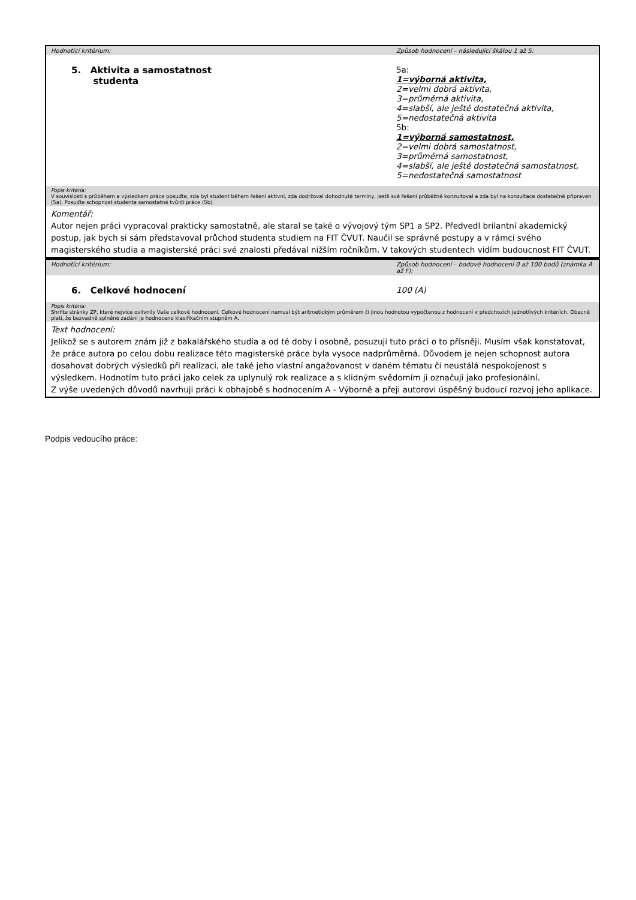| Hodnotící kritérium: | Způsob hodnocení – následující škálou 1 až 5: |
| 5. Aktivita a samostatnost studenta | 5a: 1=výborná aktivita, 2=velmi dobrá aktivita, 3=průměrná aktivita, 4=slabší, ale ještě dostatečná aktivita, 5=nedostatečná aktivita 5b: 1=výborná samostatnost, 2=velmi dobrá samostatnost, 3=průměrná samostatnost, 4=slabší, ale ještě dostatečná samostatnost, 5=nedostatečná samostatnost |
| Popis kritéria: V souvislosti s průběhem a výsledkem práce posuďte, zda byl student během řešení aktivní, zda dodržoval dohodnuté termíny, jestli své řešení průběžně konzultoval a zda byl na konzultace dostatečně připraven (5a). Posuďte schopnost studenta samostatné tvůrčí práce (5b). | |
| Komentář: Autor nejen práci vypracoval prakticky samostatně, ale staral se také o vývojový tým SP1 a SP2. Předvedl brilantní akademický postup, jak bych si sám představoval průchod studenta studiem na FIT ČVUT. Naučil se správné postupy a v rámci svého magisterského studia a magisterské práci své znalosti předával nižším ročníkům. V takových studentech vidím budoucnost FIT ČVUT. | |
| Hodnotící kritérium: | Způsob hodnocení – bodové hodnocení 0 až 100 bodů (známka A až F): |
| 6. Celkové hodnocení | 100 (A) |
| Popis kritéria: Shrňte stránky ZP, které nejvíce ovlivnily Vaše celkové hodnocení. Celkové hodnocení nemusí být aritmetickým průměrem či jinou hodnotou vypočtenou z hodnocení v předchozích jednotlivých kritériích. Obecně platí, že bezvadně splněné zadání je hodnoceno klasifikačním stupněm A. | |
| Text hodnocení: Jelikož se s autorem znám již z bakalářského studia a od té doby i osobně, posuzuji tuto práci o to přísněji. Musím však konstatovat, že práce autora po celou dobu realizace této magisterské práce byla vysoce nadprůměrná. Důvodem je nejen schopnost autora dosahovat dobrých výsledků při realizaci, ale také jeho vlastní angažovanost v daném tématu či neustálá nespokojenost s výsledkem. Hodnotím tuto práci jako celek za uplynulý rok realizace a s klidným svědomím ji označuji jako profesionální. Z výše uvedených důvodů navrhuji práci k obhajobě s hodnocením A - Výborně a přeji autorovi úspěšný budoucí rozvoj jeho aplikace. | |
Podpis vedoucího práce: